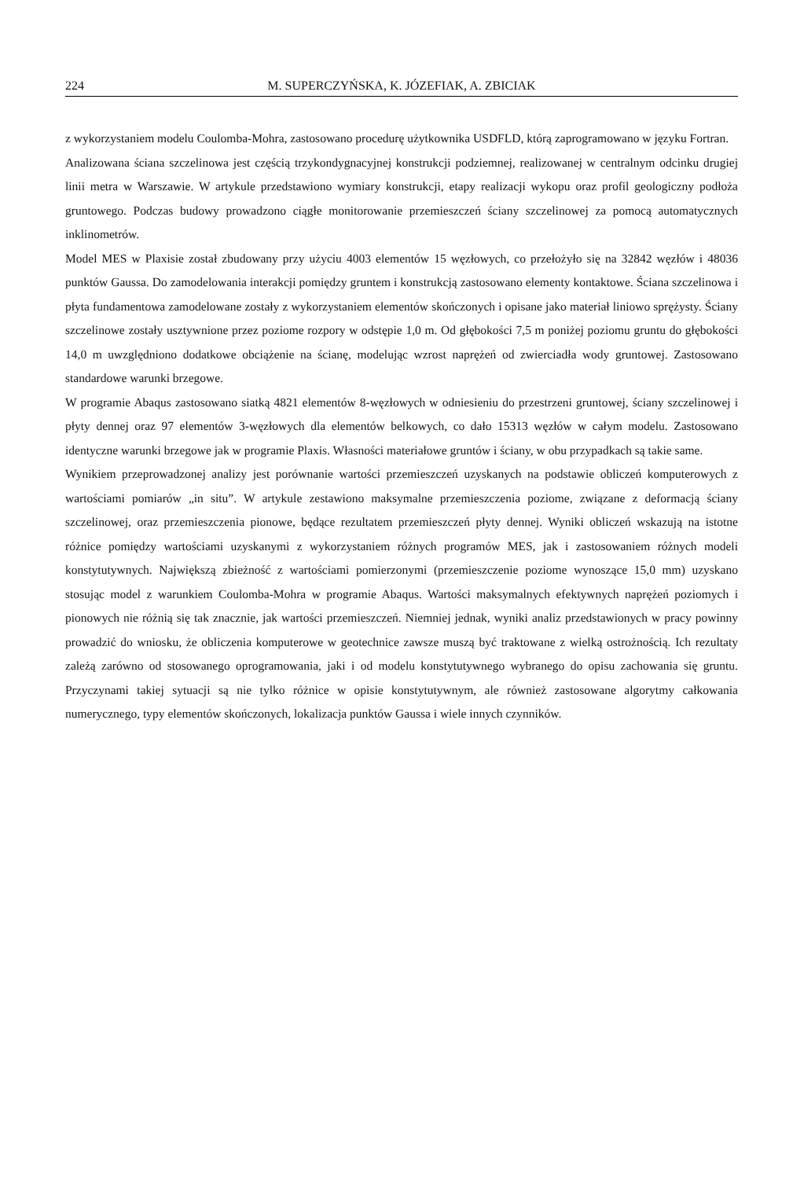224 M. SUPERCZYŃSKA, K. JÓZEFIAK, A. ZBICIAK
z wykorzystaniem modelu Coulomba-Mohra, zastosowano procedurę użytkownika USDFLD, którą zaprogramowano w języku Fortran.
Analizowana ściana szczelinowa jest częścią trzykondygnacyjnej konstrukcji podziemnej, realizowanej w centralnym odcinku drugiej linii metra w Warszawie. W artykule przedstawiono wymiary konstrukcji, etapy realizacji wykopu oraz profil geologiczny podłoża gruntowego. Podczas budowy prowadzono ciągłe monitorowanie przemieszczeń ściany szczelinowej za pomocą automatycznych inklinometrów.
Model MES w Plaxisie został zbudowany przy użyciu 4003 elementów 15 węzłowych, co przełożyło się na 32842 węzłów i 48036 punktów Gaussa. Do zamodelowania interakcji pomiędzy gruntem i konstrukcją zastosowano elementy kontaktowe. Ściana szczelinowa i płyta fundamentowa zamodelowane zostały z wykorzystaniem elementów skończonych i opisane jako materiał liniowo sprężysty. Ściany szczelinowe zostały usztywnione przez poziome rozpory w odstępie 1,0 m. Od głębokości 7,5 m poniżej poziomu gruntu do głębokości 14,0 m uwzględniono dodatkowe obciążenie na ścianę, modelując wzrost naprężeń od zwierciadła wody gruntowej. Zastosowano standardowe warunki brzegowe.
W programie Abaqus zastosowano siatką 4821 elementów 8-węzłowych w odniesieniu do przestrzeni gruntowej, ściany szczelinowej i płyty dennej oraz 97 elementów 3-węzłowych dla elementów belkowych, co dało 15313 węzłów w całym modelu. Zastosowano identyczne warunki brzegowe jak w programie Plaxis. Własności materiałowe gruntów i ściany, w obu przypadkach są takie same.
Wynikiem przeprowadzonej analizy jest porównanie wartości przemieszczeń uzyskanych na podstawie obliczeń komputerowych z wartościami pomiarów „in situ”. W artykule zestawiono maksymalne przemieszczenia poziome, związane z deformacją ściany szczelinowej, oraz przemieszczenia pionowe, będące rezultatem przemieszczeń płyty dennej. Wyniki obliczeń wskazują na istotne różnice pomiędzy wartościami uzyskanymi z wykorzystaniem różnych programów MES, jak i zastosowaniem różnych modeli konstytutywnych. Największą zbieżność z wartościami pomierzonymi (przemieszczenie poziome wynoszące 15,0 mm) uzyskano stosując model z warunkiem Coulomba-Mohra w programie Abaqus. Wartości maksymalnych efektywnych naprężeń poziomych i pionowych nie różnią się tak znacznie, jak wartości przemieszczeń. Niemniej jednak, wyniki analiz przedstawionych w pracy powinny prowadzić do wniosku, że obliczenia komputerowe w geotechnice zawsze muszą być traktowane z wielką ostrożnością. Ich rezultaty zależą zarówno od stosowanego oprogramowania, jaki i od modelu konstytutywnego wybranego do opisu zachowania się gruntu. Przyczynami takiej sytuacji są nie tylko różnice w opisie konstytutywnym, ale również zastosowane algorytmy całkowania numerycznego, typy elementów skończonych, lokalizacja punktów Gaussa i wiele innych czynników.